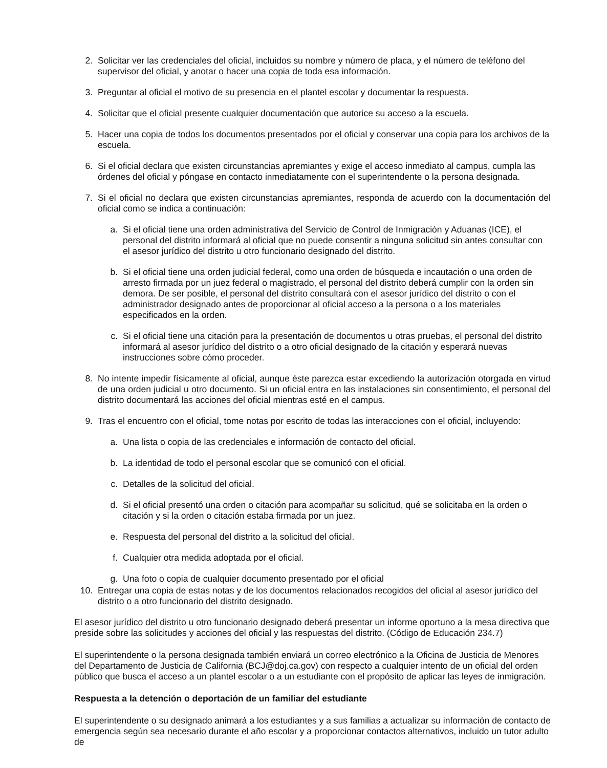2. Solicitar ver las credenciales del oficial, incluidos su nombre y número de placa, y el número de teléfono del supervisor del oficial, y anotar o hacer una copia de toda esa información.
3. Preguntar al oficial el motivo de su presencia en el plantel escolar y documentar la respuesta.
4. Solicitar que el oficial presente cualquier documentación que autorice su acceso a la escuela.
5. Hacer una copia de todos los documentos presentados por el oficial y conservar una copia para los archivos de la escuela.
6. Si el oficial declara que existen circunstancias apremiantes y exige el acceso inmediato al campus, cumpla las órdenes del oficial y póngase en contacto inmediatamente con el superintendente o la persona designada.
7. Si el oficial no declara que existen circunstancias apremiantes, responda de acuerdo con la documentación del oficial como se indica a continuación:
a. Si el oficial tiene una orden administrativa del Servicio de Control de Inmigración y Aduanas (ICE), el personal del distrito informará al oficial que no puede consentir a ninguna solicitud sin antes consultar con el asesor jurídico del distrito u otro funcionario designado del distrito.
b. Si el oficial tiene una orden judicial federal, como una orden de búsqueda e incautación o una orden de arresto firmada por un juez federal o magistrado, el personal del distrito deberá cumplir con la orden sin demora. De ser posible, el personal del distrito consultará con el asesor jurídico del distrito o con el administrador designado antes de proporcionar al oficial acceso a la persona o a los materiales especificados en la orden.
c. Si el oficial tiene una citación para la presentación de documentos u otras pruebas, el personal del distrito informará al asesor jurídico del distrito o a otro oficial designado de la citación y esperará nuevas instrucciones sobre cómo proceder.
8. No intente impedir físicamente al oficial, aunque éste parezca estar excediendo la autorización otorgada en virtud de una orden judicial u otro documento. Si un oficial entra en las instalaciones sin consentimiento, el personal del distrito documentará las acciones del oficial mientras esté en el campus.
9. Tras el encuentro con el oficial, tome notas por escrito de todas las interacciones con el oficial, incluyendo:
a. Una lista o copia de las credenciales e información de contacto del oficial.
b. La identidad de todo el personal escolar que se comunicó con el oficial.
c. Detalles de la solicitud del oficial.
d. Si el oficial presentó una orden o citación para acompañar su solicitud, qué se solicitaba en la orden o citación y si la orden o citación estaba firmada por un juez.
e. Respuesta del personal del distrito a la solicitud del oficial.
f. Cualquier otra medida adoptada por el oficial.
g. Una foto o copia de cualquier documento presentado por el oficial
10. Entregar una copia de estas notas y de los documentos relacionados recogidos del oficial al asesor jurídico del distrito o a otro funcionario del distrito designado.
El asesor jurídico del distrito u otro funcionario designado deberá presentar un informe oportuno a la mesa directiva que preside sobre las solicitudes y acciones del oficial y las respuestas del distrito. (Código de Educación 234.7)
El superintendente o la persona designada también enviará un correo electrónico a la Oficina de Justicia de Menores del Departamento de Justicia de California (BCJ@doj.ca.gov) con respecto a cualquier intento de un oficial del orden público que busca el acceso a un plantel escolar o a un estudiante con el propósito de aplicar las leyes de inmigración.
Respuesta a la detención o deportación de un familiar del estudiante
El superintendente o su designado animará a los estudiantes y a sus familias a actualizar su información de contacto de emergencia según sea necesario durante el año escolar y a proporcionar contactos alternativos, incluido un tutor adulto de